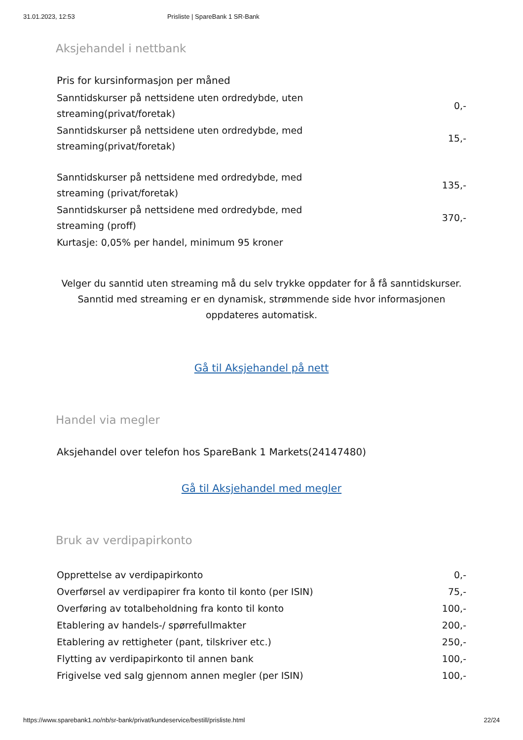31.01.2023, 12:53 Prisliste | SpareBank 1 SR-Bank
Aksjehandel i nettbank
Pris for kursinformasjon per måned
| Sanntidskurser på nettsidene uten ordredybde, uten streaming(privat/foretak) | 0,- |
| Sanntidskurser på nettsidene uten ordredybde, med streaming(privat/foretak) | 15,- |
| Sanntidskurser på nettsidene med ordredybde, med streaming (privat/foretak) | 135,- |
| Sanntidskurser på nettsidene med ordredybde, med streaming (proff) | 370,- |
| Kurtasje: 0,05% per handel, minimum 95 kroner | |
Velger du sanntid uten streaming må du selv trykke oppdater for å få sanntidskurser. Sanntid med streaming er en dynamisk, strømmende side hvor informasjonen oppdateres automatisk.
Gå til Aksjehandel på nett
Handel via megler
Aksjehandel over telefon hos SpareBank 1 Markets(24147480)
Gå til Aksjehandel med megler
Bruk av verdipapirkonto
| Opprettelse av verdipapirkonto | 0,- |
| Overførsel av verdipapirer fra konto til konto (per ISIN) | 75,- |
| Overføring av totalbeholdning fra konto til konto | 100,- |
| Etablering av handels-/ spørrefullmakter | 200,- |
| Etablering av rettigheter (pant, tilskriver etc.) | 250,- |
| Flytting av verdipapirkonto til annen bank | 100,- |
| Frigivelse ved salg gjennom annen megler (per ISIN) | 100,- |
https://www.sparebank1.no/nb/sr-bank/privat/kundeservice/bestill/prisliste.html 22/24